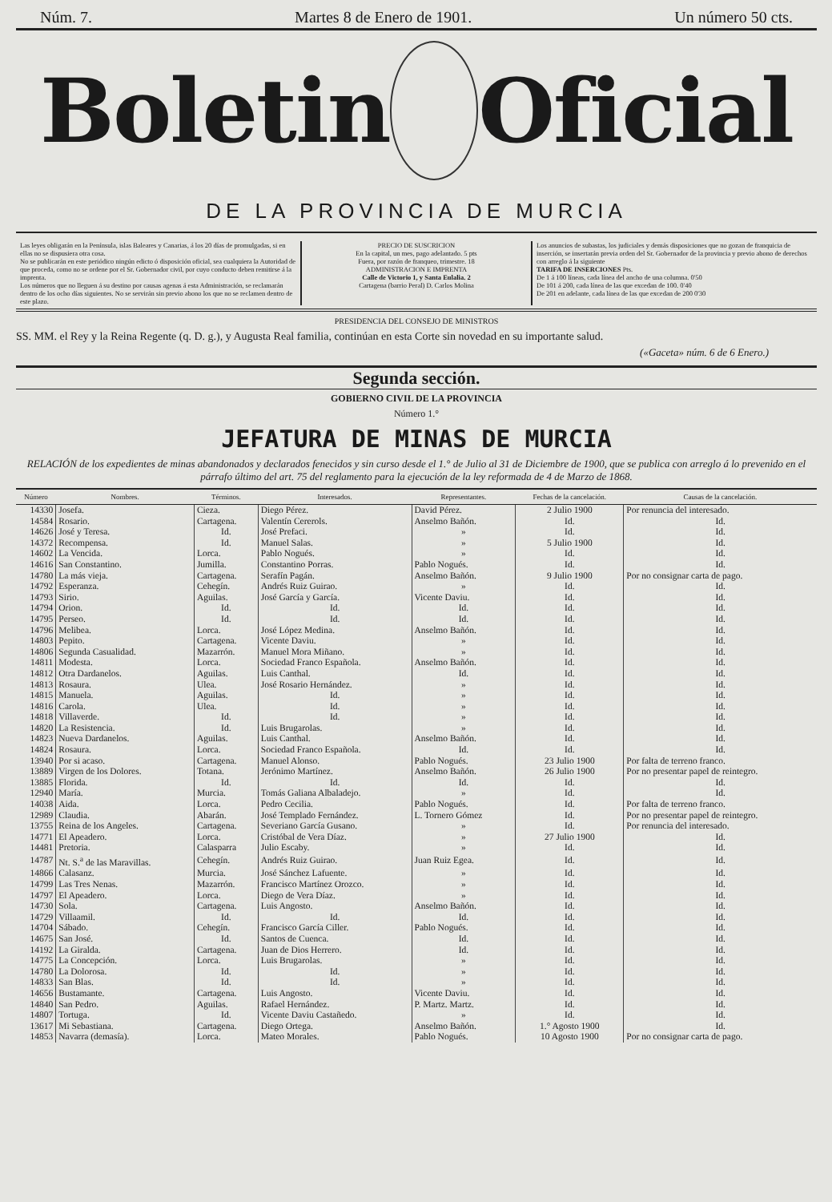Núm. 7. Martes 8 de Enero de 1901. Un número 50 cts.
Boletin Oficial
DE LA PROVINCIA DE MURCIA
Las leyes obligarán en la Península, islas Baleares y Canarias, á los 20 días de promulgadas, si en ellas no se dispusiera otra cosa.
No se publicarán en este periódico ningún edicto ó disposición oficial, sea cualquiera la Autoridad de que proceda, como no se ordene por el Sr. Gobernador civil, por cuyo conducto deben remitirse á la imprenta.
Los números que no lleguen á su destino por causas agenas á esta Administración, se reclamarán dentro de los ocho días siguientes. No se servirán sin previo abono los que no se reclamen dentro de este plazo.
PRECIO DE SUSCRICION
En la capital, un mes, pago adelantado. 5 pts
Fuera, por razón de franqueo, trimestre. 18
ADMINISTRACION E IMPRENTA
Calle de Victorio 1, y Santa Eulalia. 2
Cartagena (barrio Peral) D. Carlos Molina
Los anuncios de subastas, los judiciales y demás disposiciones que no gozan de franquicia de inserción, se insertarán previa orden del Sr. Gobernador de la provincia y previo abono de derechos con arreglo á la siguiente
TARIFA DE INSERCIONES Pts.
De 1 á 100 líneas, cada línea del ancho de una columna. 0'50
De 101 á 200, cada línea de las que excedan de 100. 0'40
De 201 en adelante, cada línea de las que excedan de 200 0'30
PRESIDENCIA DEL CONSEJO DE MINISTROS
SS. MM. el Rey y la Reina Regente (q. D. g.), y Augusta Real familia, continúan en esta Corte sin novedad en su importante salud.
(«Gaceta» núm. 6 de 6 Enero.)
Segunda sección.
GOBIERNO CIVIL DE LA PROVINCIA
Número 1.°
JEFATURA DE MINAS DE MURCIA
RELACIÓN de los expedientes de minas abandonados y declarados fenecidos y sin curso desde el 1.° de Julio al 31 de Diciembre de 1900, que se publica con arreglo á lo prevenido en el párrafo último del art. 75 del reglamento para la ejecución de la ley reformada de 4 de Marzo de 1868.
| Número | Nombres. | Términos. | Interesados. | Representantes. | Fechas de la cancelación. | Causas de la cancelación. |
| --- | --- | --- | --- | --- | --- | --- |
| 14330 | Josefa. | Cieza. | Diego Pérez. | David Pérez. | 2 Julio 1900 | Por renuncia del interesado. |
| 14584 | Rosario. | Cartagena. | Valentín Cererols. | Anselmo Bañón. | Id. | Id. |
| 14626 | José y Teresa. | Id. | José Prefaci. | » | Id. | Id. |
| 14372 | Recompensa. | Id. | Manuel Salas. | » | 5 Julio 1900 | Id. |
| 14602 | La Vencida. | Lorca. | Pablo Nogués. | » | Id. | Id. |
| 14616 | San Constantino. | Jumilla. | Constantino Porras. | Pablo Nogués. | Id. | Id. |
| 14780 | La más vieja. | Cartagena. | Serafín Pagán. | Anselmo Bañón. | 9 Julio 1900 | Por no consignar carta de pago. |
| 14792 | Esperanza. | Cehegín. | Andrés Ruiz Guirao. | » | Id. | Id. |
| 14793 | Sirio. | Aguilas. | José García y García. | Vicente Daviu. | Id. | Id. |
| 14794 | Orion. | Id. | Id. | Id. | Id. | Id. |
| 14795 | Perseo. | Id. | Id. | Id. | Id. | Id. |
| 14796 | Melibea. | Lorca. | José López Medina. | Anselmo Bañón. | Id. | Id. |
| 14803 | Pepito. | Cartagena. | Vicente Daviu. | » | Id. | Id. |
| 14806 | Segunda Casualidad. | Mazarrón. | Manuel Mora Miñano. | » | Id. | Id. |
| 14811 | Modesta. | Lorca. | Sociedad Franco Española. | Anselmo Bañón. | Id. | Id. |
| 14812 | Otra Dardanelos. | Aguilas. | Luis Canthal. | Id. | Id. | Id. |
| 14813 | Rosaura. | Ulea. | José Rosario Hernández. | » | Id. | Id. |
| 14815 | Manuela. | Aguilas. | Id. | » | Id. | Id. |
| 14816 | Carola. | Ulea. | Id. | » | Id. | Id. |
| 14818 | Villaverde. | Id. | Id. | » | Id. | Id. |
| 14820 | La Resistencia. | Id. | Luis Brugarolas. | » | Id. | Id. |
| 14823 | Nueva Dardanelos. | Aguilas. | Luis Canthal. | Anselmo Bañón. | Id. | Id. |
| 14824 | Rosaura. | Lorca. | Sociedad Franco Española. | Id. | Id. | Id. |
| 13940 | Por si acaso. | Cartagena. | Manuel Alonso. | Pablo Nogués. | 23 Julio 1900 | Por falta de terreno franco. |
| 13889 | Virgen de los Dolores. | Totana. | Jerónimo Martínez. | Anselmo Bañón. | 26 Julio 1900 | Por no presentar papel de reintegro. |
| 13885 | Florida. | Id. | Id. | Id. | Id. | Id. |
| 12940 | María. | Murcia. | Tomás Galiana Albaladejo. | » | Id. | Id. |
| 14038 | Aida. | Lorca. | Pedro Cecilia. | Pablo Nogués. | Id. | Por falta de terreno franco. |
| 12989 | Claudia. | Abarán. | José Templado Fernández. | L. Tornero Gómez | Id. | Por no presentar papel de reintegro. |
| 13755 | Reina de los Angeles. | Cartagena. | Severiano García Gusano. | » | Id. | Por renuncia del interesado. |
| 14771 | El Apeadero. | Lorca. | Cristóbal de Vera Díaz. | » | 27 Julio 1900 | Id. |
| 14481 | Pretoria. | Calasparra | Julio Escaby. | » | Id. | Id. |
| 14787 | Nt. S.<sup>a</sup> de las Maravillas. | Cehegín. | Andrés Ruiz Guirao. | Juan Ruiz Egea. | Id. | Id. |
| 14866 | Calasanz. | Murcia. | José Sánchez Lafuente. | » | Id. | Id. |
| 14799 | Las Tres Nenas. | Mazarrón. | Francisco Martínez Orozco. | » | Id. | Id. |
| 14797 | El Apeadero. | Lorca. | Diego de Vera Díaz. | » | Id. | Id. |
| 14730 | Sola. | Cartagena. | Luis Angosto. | Anselmo Bañón. | Id. | Id. |
| 14729 | Villaamil. | Id. | Id. | Id. | Id. | Id. |
| 14704 | Sábado. | Cehegín. | Francisco García Ciller. | Pablo Nogués. | Id. | Id. |
| 14675 | San José. | Id. | Santos de Cuenca. | Id. | Id. | Id. |
| 14192 | La Giralda. | Cartagena. | Juan de Dios Herrero. | Id. | Id. | Id. |
| 14775 | La Concepción. | Lorca. | Luis Brugarolas. | » | Id. | Id. |
| 14780 | La Dolorosa. | Id. | Id. | » | Id. | Id. |
| 14833 | San Blas. | Id. | Id. | » | Id. | Id. |
| 14656 | Bustamante. | Cartagena. | Luis Angosto. | Vicente Daviu. | Id. | Id. |
| 14840 | San Pedro. | Aguilas. | Rafael Hernández. | P. Martz. Martz. | Id. | Id. |
| 14807 | Tortuga. | Id. | Vicente Daviu Castañedo. | » | Id. | Id. |
| 13617 | Mi Sebastiana. | Cartagena. | Diego Ortega. | Anselmo Bañón. | 1.° Agosto 1900 | Id. |
| 14853 | Navarra (demasía). | Lorca. | Mateo Morales. | Pablo Nogués. | 10 Agosto 1900 | Por no consignar carta de pago. |